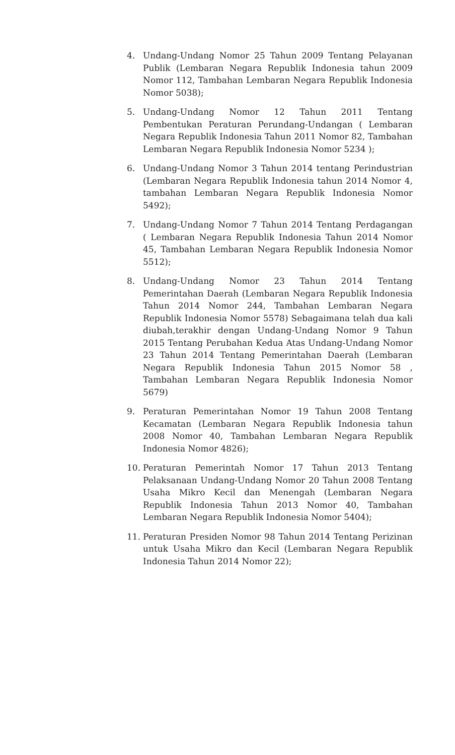4. Undang-Undang Nomor 25 Tahun 2009 Tentang Pelayanan Publik (Lembaran Negara Republik Indonesia tahun 2009 Nomor 112, Tambahan Lembaran Negara Republik Indonesia Nomor 5038);
5. Undang-Undang Nomor 12 Tahun 2011 Tentang Pembentukan Peraturan Perundang-Undangan ( Lembaran Negara Republik Indonesia Tahun 2011 Nomor 82, Tambahan Lembaran Negara Republik Indonesia Nomor 5234 );
6. Undang-Undang Nomor 3 Tahun 2014 tentang Perindustrian (Lembaran Negara Republik Indonesia tahun 2014 Nomor 4, tambahan Lembaran Negara Republik Indonesia Nomor 5492);
7. Undang-Undang Nomor 7 Tahun 2014 Tentang Perdagangan ( Lembaran Negara Republik Indonesia Tahun 2014 Nomor 45, Tambahan Lembaran Negara Republik Indonesia Nomor 5512);
8. Undang-Undang Nomor 23 Tahun 2014 Tentang Pemerintahan Daerah (Lembaran Negara Republik Indonesia Tahun 2014 Nomor 244, Tambahan Lembaran Negara Republik Indonesia Nomor 5578) Sebagaimana telah dua kali diubah,terakhir dengan Undang-Undang Nomor 9 Tahun 2015 Tentang Perubahan Kedua Atas Undang-Undang Nomor 23 Tahun 2014 Tentang Pemerintahan Daerah (Lembaran Negara Republik Indonesia Tahun 2015 Nomor 58 , Tambahan Lembaran Negara Republik Indonesia Nomor 5679)
9. Peraturan Pemerintahan Nomor 19 Tahun 2008 Tentang Kecamatan (Lembaran Negara Republik Indonesia tahun 2008 Nomor 40, Tambahan Lembaran Negara Republik Indonesia Nomor 4826);
10. Peraturan Pemerintah Nomor 17 Tahun 2013 Tentang Pelaksanaan Undang-Undang Nomor 20 Tahun 2008 Tentang Usaha Mikro Kecil dan Menengah (Lembaran Negara Republik Indonesia Tahun 2013 Nomor 40, Tambahan Lembaran Negara Republik Indonesia Nomor 5404);
11. Peraturan Presiden Nomor 98 Tahun 2014 Tentang Perizinan untuk Usaha Mikro dan Kecil (Lembaran Negara Republik Indonesia Tahun 2014 Nomor 22);